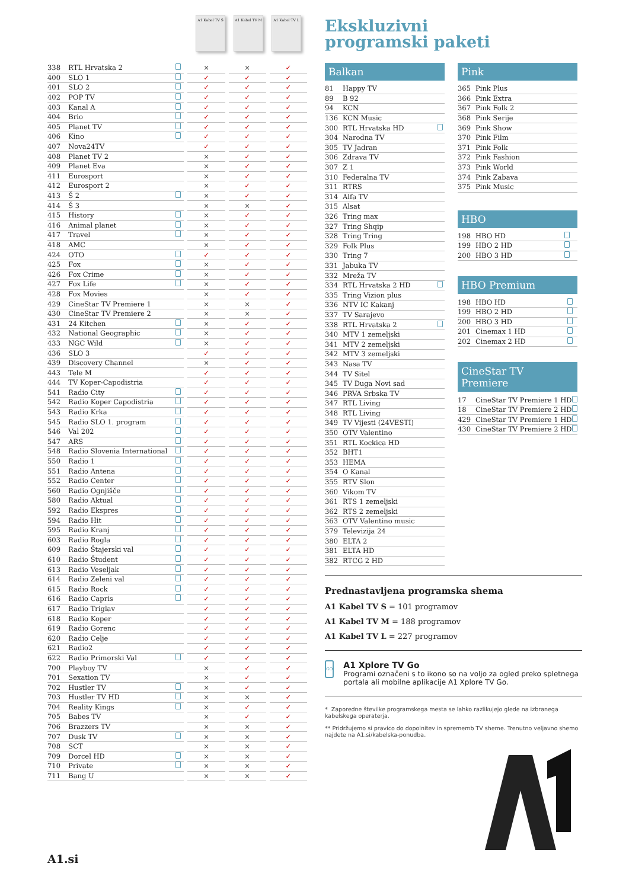A1 Kabel TV S A1 Kabel TV M A1 Kabel TV L
| 338 | RTL Hrvatska 2 | | × | × | ✓ |
| 400 | SLO 1 | | ✓ | ✓ | ✓ |
| 401 | SLO 2 | | ✓ | ✓ | ✓ |
| 402 | POP TV | | ✓ | ✓ | ✓ |
| 403 | Kanal A | | ✓ | ✓ | ✓ |
| 404 | Brio | | ✓ | ✓ | ✓ |
| 405 | Planet TV | | ✓ | ✓ | ✓ |
| 406 | Kino | | ✓ | ✓ | ✓ |
| 407 | Nova24TV | | ✓ | ✓ | ✓ |
| 408 | Planet TV 2 | | × | ✓ | ✓ |
| 409 | Planet Eva | | × | ✓ | ✓ |
| 411 | Eurosport | | × | ✓ | ✓ |
| 412 | Eurosport 2 | | × | ✓ | ✓ |
| 413 | Š 2 | | × | ✓ | ✓ |
| 414 | Š 3 | | × | × | ✓ |
| 415 | History | | × | ✓ | ✓ |
| 416 | Animal planet | | × | ✓ | ✓ |
| 417 | Travel | | × | ✓ | ✓ |
| 418 | AMC | | × | ✓ | ✓ |
| 424 | OTO | | ✓ | ✓ | ✓ |
| 425 | Fox | | × | ✓ | ✓ |
| 426 | Fox Crime | | × | ✓ | ✓ |
| 427 | Fox Life | | × | ✓ | ✓ |
| 428 | Fox Movies | | × | ✓ | ✓ |
| 429 | CineStar TV Premiere 1 | | × | × | ✓ |
| 430 | CineStar TV Premiere 2 | | × | × | ✓ |
| 431 | 24 Kitchen | | × | ✓ | ✓ |
| 432 | National Geographic | | × | ✓ | ✓ |
| 433 | NGC Wild | | × | ✓ | ✓ |
| 436 | SLO 3 | | ✓ | ✓ | ✓ |
| 439 | Discovery Channel | | × | ✓ | ✓ |
| 443 | Tele M | | ✓ | ✓ | ✓ |
| 444 | TV Koper-Capodistria | | ✓ | ✓ | ✓ |
| 541 | Radio City | | ✓ | ✓ | ✓ |
| 542 | Radio Koper Capodistria | | ✓ | ✓ | ✓ |
| 543 | Radio Krka | | ✓ | ✓ | ✓ |
| 545 | Radio SLO 1. program | | ✓ | ✓ | ✓ |
| 546 | Val 202 | | ✓ | ✓ | ✓ |
| 547 | ARS | | ✓ | ✓ | ✓ |
| 548 | Radio Slovenia International | | ✓ | ✓ | ✓ |
| 550 | Radio 1 | | ✓ | ✓ | ✓ |
| 551 | Radio Antena | | ✓ | ✓ | ✓ |
| 552 | Radio Center | | ✓ | ✓ | ✓ |
| 560 | Radio Ognjišče | | ✓ | ✓ | ✓ |
| 580 | Radio Aktual | | ✓ | ✓ | ✓ |
| 592 | Radio Ekspres | | ✓ | ✓ | ✓ |
| 594 | Radio Hit | | ✓ | ✓ | ✓ |
| 595 | Radio Kranj | | ✓ | ✓ | ✓ |
| 603 | Radio Rogla | | ✓ | ✓ | ✓ |
| 609 | Radio Štajerski val | | ✓ | ✓ | ✓ |
| 610 | Radio Študent | | ✓ | ✓ | ✓ |
| 613 | Radio Veseljak | | ✓ | ✓ | ✓ |
| 614 | Radio Zeleni val | | ✓ | ✓ | ✓ |
| 615 | Radio Rock | | ✓ | ✓ | ✓ |
| 616 | Radio Capris | | ✓ | ✓ | ✓ |
| 617 | Radio Triglav | | ✓ | ✓ | ✓ |
| 618 | Radio Koper | | ✓ | ✓ | ✓ |
| 619 | Radio Gorenc | | ✓ | ✓ | ✓ |
| 620 | Radio Celje | | ✓ | ✓ | ✓ |
| 621 | Radio2 | | ✓ | ✓ | ✓ |
| 622 | Radio Primorski Val | | ✓ | ✓ | ✓ |
| 700 | Playboy TV | | × | ✓ | ✓ |
| 701 | Sexation TV | | × | ✓ | ✓ |
| 702 | Hustler TV | | × | ✓ | ✓ |
| 703 | Hustler TV HD | | × | × | ✓ |
| 704 | Reality Kings | | × | ✓ | ✓ |
| 705 | Babes TV | | × | ✓ | ✓ |
| 706 | Brazzers TV | | × | × | ✓ |
| 707 | Dusk TV | | × | × | ✓ |
| 708 | SCT | | × | × | ✓ |
| 709 | Dorcel HD | | × | × | ✓ |
| 710 | Private | | × | × | ✓ |
| 711 | Bang U | | × | × | ✓ |
Ekskluzivni
programski paketi
Balkan
| 81 | Happy TV | |
| 89 | B 92 | |
| 94 | KCN | |
| 136 | KCN Music | |
| 300 | RTL Hrvatska HD | |
| 304 | Narodna TV | |
| 305 | TV Jadran | |
| 306 | Zdrava TV | |
| 307 | Z 1 | |
| 310 | Federalna TV | |
| 311 | RTRS | |
| 314 | Alfa TV | |
| 315 | Alsat | |
| 326 | Tring max | |
| 327 | Tring Shqip | |
| 328 | Tring Tring | |
| 329 | Folk Plus | |
| 330 | Tring 7 | |
| 331 | Jabuka TV | |
| 332 | Mreža TV | |
| 334 | RTL Hrvatska 2 HD | |
| 335 | Tring Vizion plus | |
| 336 | NTV IC Kakanj | |
| 337 | TV Sarajevo | |
| 338 | RTL Hrvatska 2 | |
| 340 | MTV 1 zemeljski | |
| 341 | MTV 2 zemeljski | |
| 342 | MTV 3 zemeljski | |
| 343 | Nasa TV | |
| 344 | TV Sitel | |
| 345 | TV Duga Novi sad | |
| 346 | PRVA Srbska TV | |
| 347 | RTL Living | |
| 348 | RTL Living | |
| 349 | TV Vijesti (24VESTI) | |
| 350 | OTV Valentino | |
| 351 | RTL Kockica HD | |
| 352 | BHT1 | |
| 353 | HEMA | |
| 354 | O Kanal | |
| 355 | RTV Slon | |
| 360 | Vikom TV | |
| 361 | RTS 1 zemeljski | |
| 362 | RTS 2 zemeljski | |
| 363 | OTV Valentino music | |
| 379 | Televizija 24 | |
| 380 | ELTA 2 | |
| 381 | ELTA HD | |
| 382 | RTCG 2 HD | |
Pink
| 365 | Pink Plus |
| 366 | Pink Extra |
| 367 | Pink Folk 2 |
| 368 | Pink Serije |
| 369 | Pink Show |
| 370 | Pink Film |
| 371 | Pink Folk |
| 372 | Pink Fashion |
| 373 | Pink World |
| 374 | Pink Zabava |
| 375 | Pink Music |
HBO
| 198 | HBO HD | |
| 199 | HBO 2 HD | |
| 200 | HBO 3 HD | |
HBO Premium
| 198 | HBO HD | |
| 199 | HBO 2 HD | |
| 200 | HBO 3 HD | |
| 201 | Cinemax 1 HD | |
| 202 | Cinemax 2 HD | |
CineStar TV Premiere
| 17 | CineStar TV Premiere 1 HD | |
| 18 | CineStar TV Premiere 2 HD | |
| 429 | CineStar TV Premiere 1 HD | |
| 430 | CineStar TV Premiere 2 HD | |
Prednastavljena programska shema
A1 Kabel TV S = 101 programov
A1 Kabel TV M = 188 programov
A1 Kabel TV L = 227 programov
GO
A1 Xplore TV Go
Programi označeni s to ikono so na voljo za ogled preko spletnega portala ali mobilne aplikacije A1 Xplore TV Go.
* Zaporedne številke programskega mesta se lahko razlikujejo glede na izbranega kabelskega operaterja.
** Pridržujemo si pravico do dopolnitev in sprememb TV sheme. Trenutno veljavno shemo najdete na A1.si/kabelska-ponudba.
A1.si